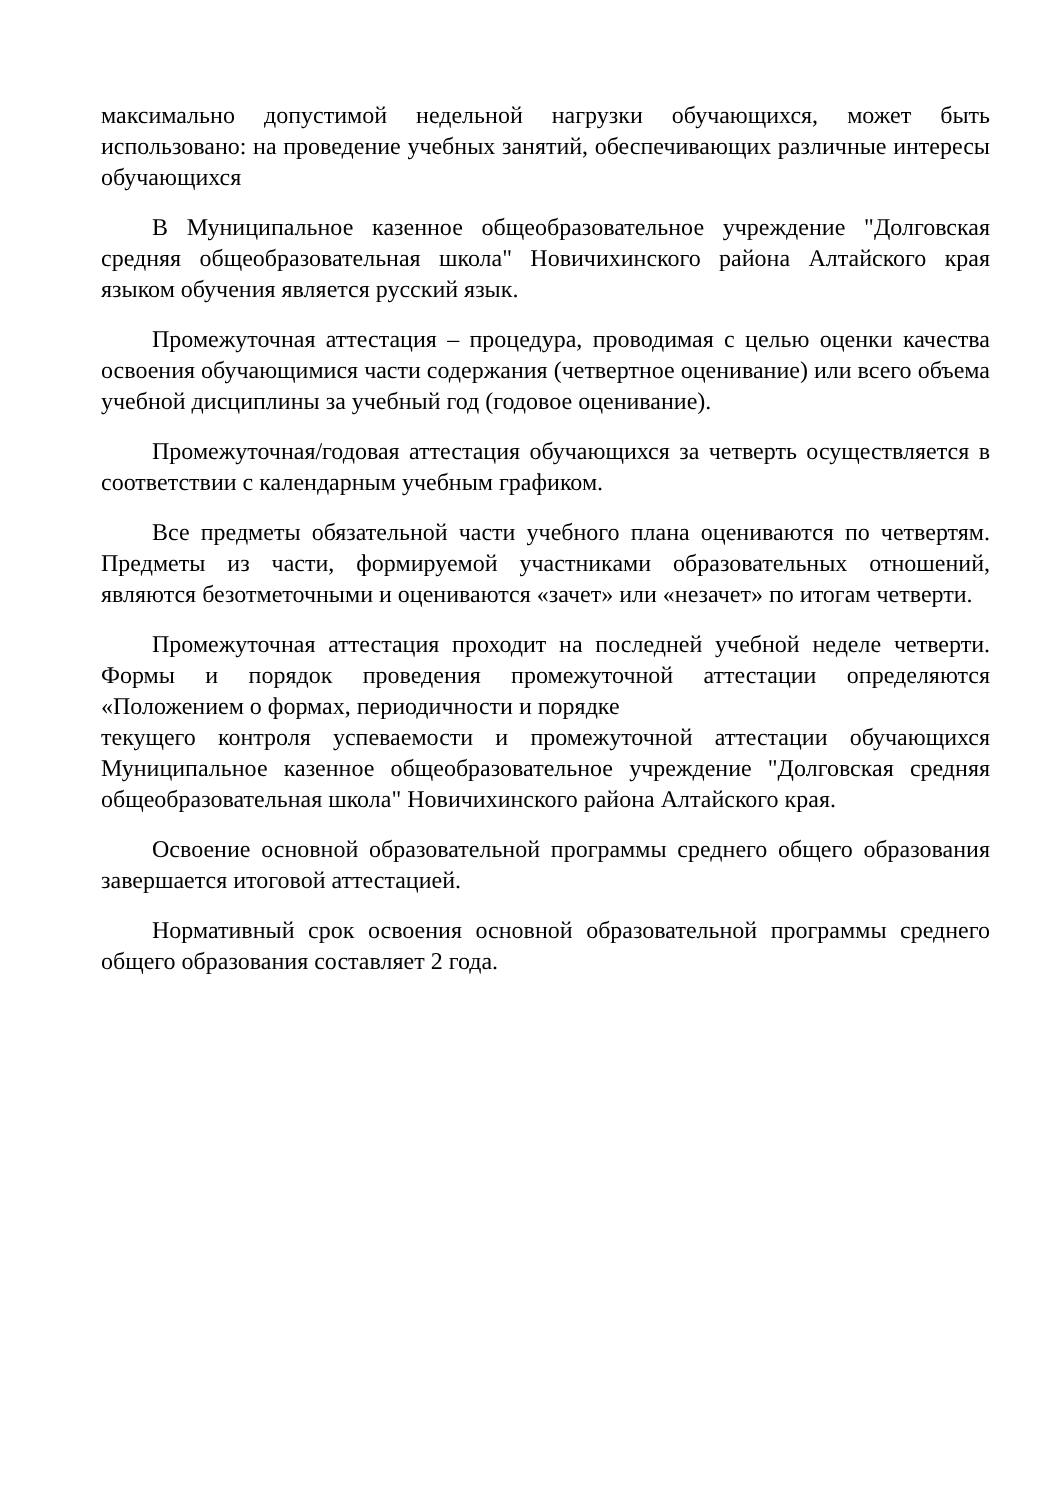максимально допустимой недельной нагрузки обучающихся, может быть использовано: на проведение учебных занятий, обеспечивающих различные интересы обучающихся
В Муниципальное казенное общеобразовательное учреждение "Долговская средняя общеобразовательная школа" Новичихинского района Алтайского края языком обучения является русский язык.
Промежуточная аттестация – процедура, проводимая с целью оценки качества освоения обучающимися части содержания (четвертное оценивание) или всего объема учебной дисциплины за учебный год (годовое оценивание).
Промежуточная/годовая аттестация обучающихся за четверть осуществляется в соответствии с календарным учебным графиком.
Все предметы обязательной части учебного плана оцениваются по четвертям. Предметы из части, формируемой участниками образовательных отношений, являются безотметочными и оцениваются «зачет» или «незачет» по итогам четверти.
Промежуточная аттестация проходит на последней учебной неделе четверти. Формы и порядок проведения промежуточной аттестации определяются «Положением о формах, периодичности и порядке
текущего контроля успеваемости и промежуточной аттестации обучающихся Муниципальное казенное общеобразовательное учреждение "Долговская средняя общеобразовательная школа" Новичихинского района Алтайского края.
Освоение основной образовательной программы среднего общего образования завершается итоговой аттестацией.
Нормативный срок освоения основной образовательной программы среднего общего образования составляет 2 года.